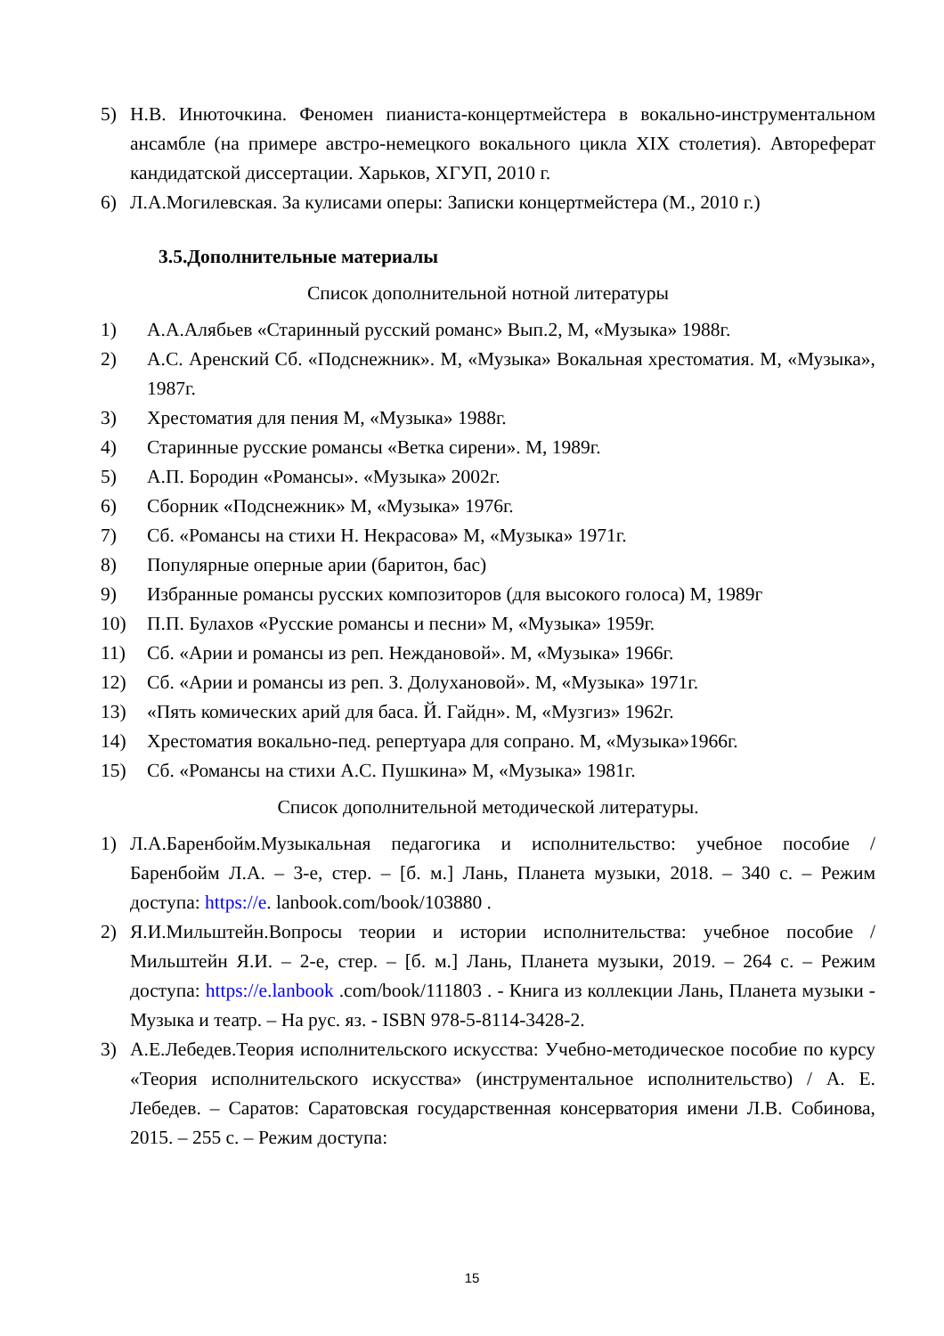5) Н.В. Инюточкина. Феномен пианиста-концертмейстера в вокально-инструментальном ансамбле (на примере австро-немецкого вокального цикла XIX столетия). Автореферат кандидатской диссертации. Харьков, ХГУП, 2010 г.
6) Л.А.Могилевская. За кулисами оперы: Записки концертмейстера (М., 2010 г.)
3.5.Дополнительные материалы
Список дополнительной нотной литературы
1) А.А.Алябьев «Старинный русский романс» Вып.2, М, «Музыка» 1988г.
2) А.С. Аренский Сб. «Подснежник». М, «Музыка» Вокальная хрестоматия. М, «Музыка», 1987г.
3) Хрестоматия для пения М, «Музыка» 1988г.
4) Старинные русские романсы «Ветка сирени». М, 1989г.
5) А.П. Бородин «Романсы». «Музыка» 2002г.
6) Сборник «Подснежник» М, «Музыка» 1976г.
7) Сб. «Романсы на стихи Н. Некрасова» М, «Музыка» 1971г.
8) Популярные оперные арии (баритон, бас)
9) Избранные романсы русских композиторов (для высокого голоса) М, 1989г
10) П.П. Булахов «Русские романсы и песни» М, «Музыка» 1959г.
11) Сб. «Арии и романсы из реп. Неждановой». М, «Музыка» 1966г.
12) Сб. «Арии и романсы из реп. З. Долухановой». М, «Музыка» 1971г.
13) «Пять комических арий для баса. Й. Гайдн». М, «Музгиз» 1962г.
14) Хрестоматия вокально-пед. репертуара для сопрано. М, «Музыка»1966г.
15) Сб. «Романсы на стихи А.С. Пушкина» М, «Музыка» 1981г.
Список дополнительной методической литературы.
1) Л.А.Баренбойм.Музыкальная педагогика и исполнительство: учебное пособие / Баренбойм Л.А. – 3-е, стер. – [б. м.] Лань, Планета музыки, 2018. – 340 с. – Режим доступа: https://e. lanbook.com/book/103880 .
2) Я.И.Мильштейн.Вопросы теории и истории исполнительства: учебное пособие / Мильштейн Я.И. – 2-е, стер. – [б. м.] Лань, Планета музыки, 2019. – 264 с. – Режим доступа: https://e.lanbook .com/book/111803 . - Книга из коллекции Лань, Планета музыки - Музыка и театр. – На рус. яз. - ISBN 978-5-8114-3428-2.
3) А.Е.Лебедев.Теория исполнительского искусства: Учебно-методическое пособие по курсу «Теория исполнительского искусства» (инструментальное исполнительство) / А. Е. Лебедев. – Саратов: Саратовская государственная консерватория имени Л.В. Собинова, 2015. – 255 с. – Режим доступа:
15